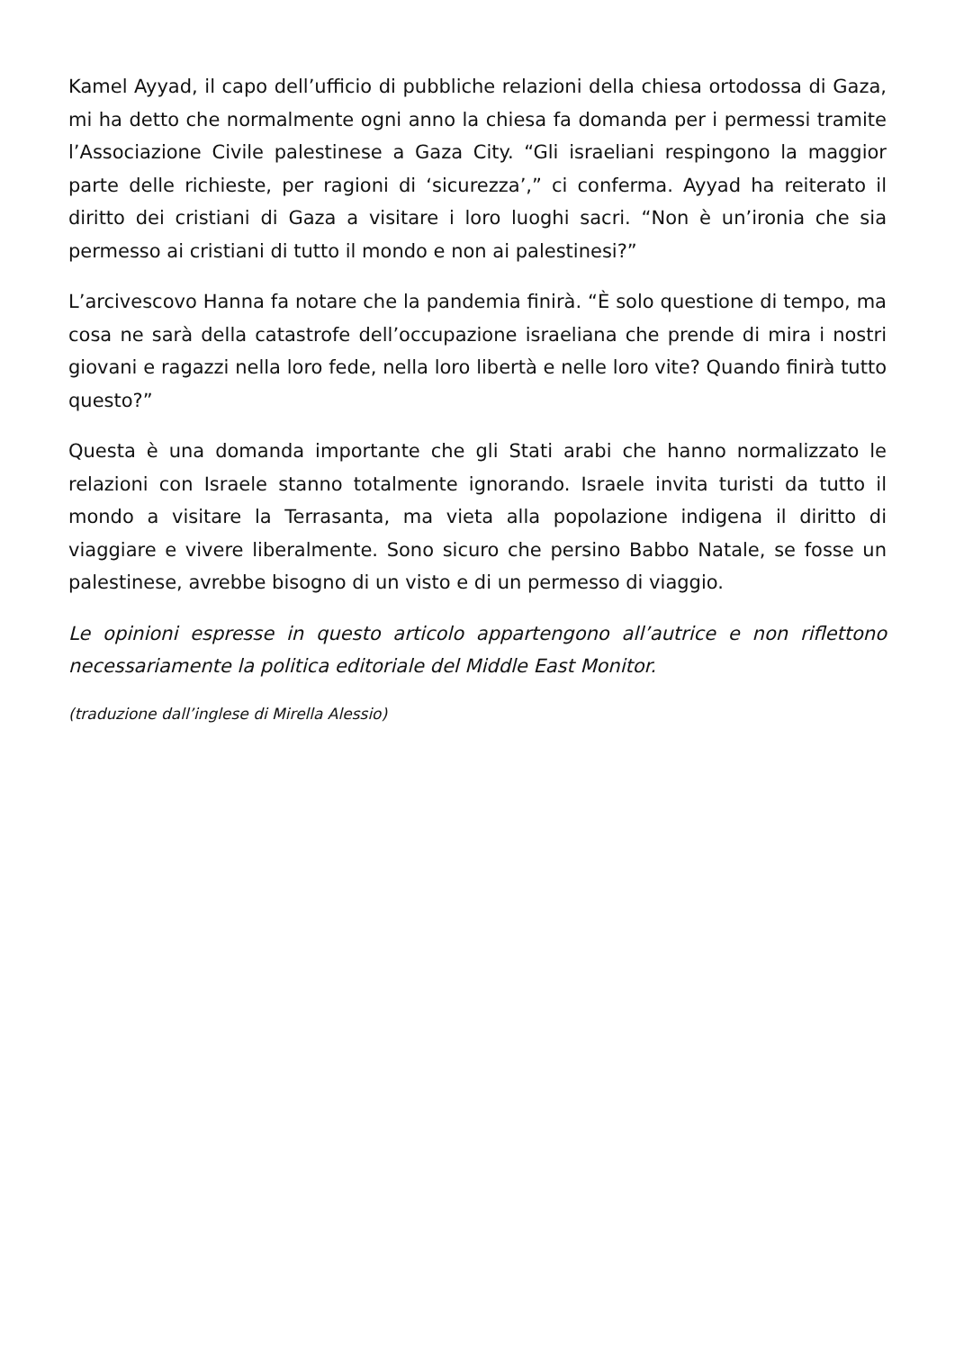Kamel Ayyad, il capo dell’ufficio di pubbliche relazioni della chiesa ortodossa di Gaza, mi ha detto che normalmente ogni anno la chiesa fa domanda per i permessi tramite l’Associazione Civile palestinese a Gaza City. “Gli israeliani respingono la maggior parte delle richieste, per ragioni di ‘sicurezza’,” ci conferma. Ayyad ha reiterato il diritto dei cristiani di Gaza a visitare i loro luoghi sacri. “Non è un’ironia che sia permesso ai cristiani di tutto il mondo e non ai palestinesi?”
L’arcivescovo Hanna fa notare che la pandemia finirà. “È solo questione di tempo, ma cosa ne sarà della catastrofe dell’occupazione israeliana che prende di mira i nostri giovani e ragazzi nella loro fede, nella loro libertà e nelle loro vite? Quando finirà tutto questo?”
Questa è una domanda importante che gli Stati arabi che hanno normalizzato le relazioni con Israele stanno totalmente ignorando. Israele invita turisti da tutto il mondo a visitare la Terrasanta, ma vieta alla popolazione indigena il diritto di viaggiare e vivere liberalmente. Sono sicuro che persino Babbo Natale, se fosse un palestinese, avrebbe bisogno di un visto e di un permesso di viaggio.
Le opinioni espresse in questo articolo appartengono all’autrice e non riflettono necessariamente la politica editoriale del Middle East Monitor.
(traduzione dall’inglese di Mirella Alessio)